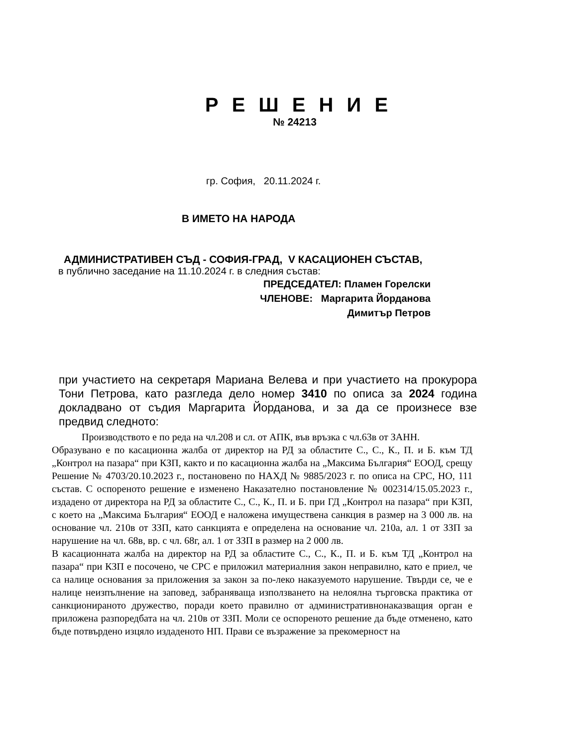Р Е Ш Е Н И Е
№ 24213
гр. София, 20.11.2024 г.
В ИМЕТО НА НАРОДА
АДМИНИСТРАТИВЕН СЪД - СОФИЯ-ГРАД, V КАСАЦИОНЕН СЪСТАВ,
в публично заседание на 11.10.2024 г. в следния състав:
ПРЕДСЕДАТЕЛ: Пламен Горелски
ЧЛЕНОВЕ: Маргарита Йорданова
Димитър Петров
при участието на секретаря Мариана Велева и при участието на прокурора Тони Петрова, като разгледа дело номер 3410 по описа за 2024 година докладвано от съдия Маргарита Йорданова, и за да се произнесе взе предвид следното:
Производството е по реда на чл.208 и сл. от АПК, във връзка с чл.63в от ЗАНН.
Образувано е по касационна жалба от директор на РД за областите С., С., К., П. и Б. към ТД „Контрол на пазара“ при КЗП, както и по касационна жалба на „Максима България“ ЕООД, срещу Решение № 4703/20.10.2023 г., постановено по НАХД № 9885/2023 г. по описа на СРС, НО, 111 състав. С оспореното решение е изменено Наказателно постановление № 002314/15.05.2023 г., издадено от директора на РД за областите С., С., К., П. и Б. при ГД „Контрол на пазара“ при КЗП, с което на „Максима България“ ЕООД е наложена имуществена санкция в размер на 3 000 лв. на основание чл. 210в от ЗЗП, като санкцията е определена на основание чл. 210а, ал. 1 от ЗЗП за нарушение на чл. 68в, вр. с чл. 68г, ал. 1 от ЗЗП в размер на 2 000 лв.
В касационната жалба на директор на РД за областите С., С., К., П. и Б. към ТД „Контрол на пазара“ при КЗП е посочено, че СРС е приложил материалния закон неправилно, като е приел, че са налице основания за приложения за закон за по-леко наказуемото нарушение. Твърди се, че е налице неизпълнение на заповед, забраняваща използването на нелоялна търговска практика от санкционираното дружество, поради което правилно от административнонаказващия орган е приложена разпоредбата на чл. 210в от ЗЗП. Моли се оспореното решение да бъде отменено, като бъде потвърдено изцяло издаденото НП. Прави се възражение за прекомерност на